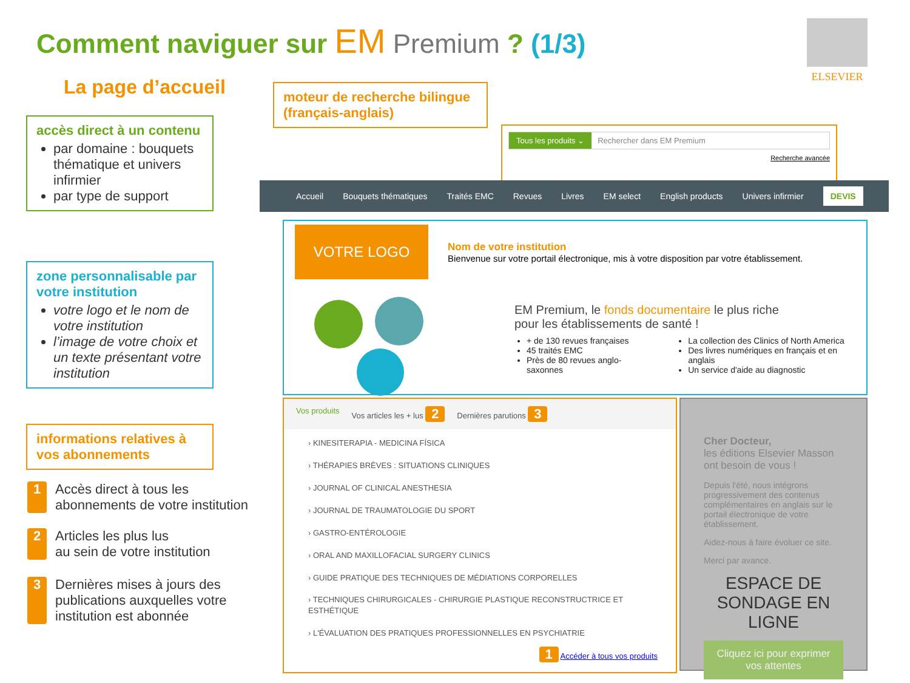Comment naviguer sur EM Premium ? (1/3)
ELSEVIER
La page d’accueil
moteur de recherche bilingue (français-anglais)
accès direct à un contenu
par domaine : bouquets thématique et univers infirmier
par type de support
zone personnalisable par votre institution
votre logo et le nom de votre institution
l’image de votre choix et un texte présentant votre institution
informations relatives à vos abonnements
1 Accès direct à tous les
abonnements de votre institution
2 Articles les plus lus
au sein de votre institution
3 Dernières mises à jours des
publications auxquelles votre
institution est abonnée
Tous les produits ⌄ Rechercher dans EM Premium
Recherche avancée
Accueil Bouquets thématiques Traités EMC Revues Livres EM select English products Univers infirmier DEVIS
VOTRE LOGO
Nom de votre institution
Bienvenue sur votre portail électronique, mis à votre disposition par votre établissement.
EM Premium, le fonds documentaire le plus riche
pour les établissements de santé !
+ de 130 revues françaises
45 traités EMC
Près de 80 revues anglo-saxonnes
La collection des Clinics of North America
Des livres numériques en français et en anglais
Un service d'aide au diagnostic
Vos produits Vos articles les + lus 2 Dernières parutions 3
› KINESITERAPIA - MEDICINA FÍSICA
› THÉRAPIES BRÈVES : SITUATIONS CLINIQUES
› JOURNAL OF CLINICAL ANESTHESIA
› JOURNAL DE TRAUMATOLOGIE DU SPORT
› GASTRO-ENTÉROLOGIE
› ORAL AND MAXILLOFACIAL SURGERY CLINICS
› GUIDE PRATIQUE DES TECHNIQUES DE MÉDIATIONS CORPORELLES
› TECHNIQUES CHIRURGICALES - CHIRURGIE PLASTIQUE RECONSTRUCTRICE ET ESTHÉTIQUE
› L'ÉVALUATION DES PRATIQUES PROFESSIONNELLES EN PSYCHIATRIE
1 Accéder à tous vos produits
Cher Docteur,
les éditions Elsevier Masson ont besoin de vous !
Depuis l'été, nous intégrons progressivement des contenus complémentaires en anglais sur le portail électronique de votre établissement.
Aidez-nous à faire évoluer ce site.
Merci par avance.
ESPACE DE SONDAGE EN LIGNE
Cliquez ici pour exprimer vos attentes